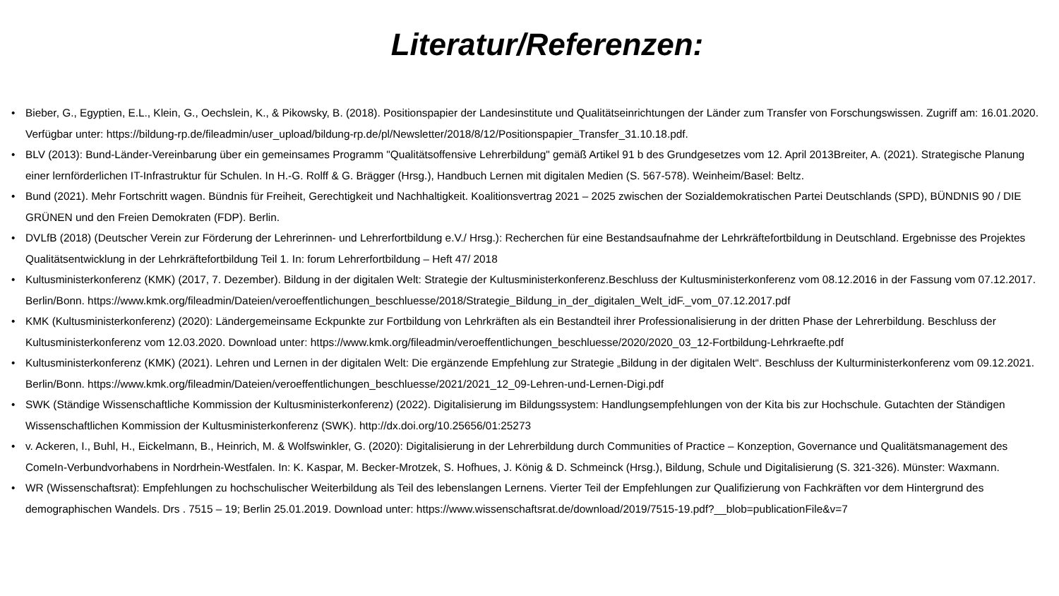Literatur/Referenzen:
• Bieber, G., Egyptien, E.L., Klein, G., Oechslein, K., & Pikowsky, B. (2018). Positionspapier der Landesinstitute und Qualitätseinrichtungen der Länder zum Transfer von Forschungswissen. Zugriff am: 16.01.2020. Verfügbar unter: https://bildung-rp.de/fileadmin/user_upload/bildung-rp.de/pl/Newsletter/2018/8/12/Positionspapier_Transfer_31.10.18.pdf.
• BLV (2013): Bund-Länder-Vereinbarung über ein gemeinsames Programm "Qualitätsoffensive Lehrerbildung" gemäß Artikel 91 b des Grundgesetzes vom 12. April 2013Breiter, A. (2021). Strategische Planung einer lernförderlichen IT-Infrastruktur für Schulen. In H.-G. Rolff & G. Brägger (Hrsg.), Handbuch Lernen mit digitalen Medien (S. 567-578). Weinheim/Basel: Beltz.
• Bund (2021). Mehr Fortschritt wagen. Bündnis für Freiheit, Gerechtigkeit und Nachhaltigkeit. Koalitionsvertrag 2021 – 2025 zwischen der Sozialdemokratischen Partei Deutschlands (SPD), BÜNDNIS 90 / DIE GRÜNEN und den Freien Demokraten (FDP). Berlin.
• DVLfB (2018) (Deutscher Verein zur Förderung der Lehrerinnen- und Lehrerfortbildung e.V./ Hrsg.): Recherchen für eine Bestandsaufnahme der Lehrkräftefortbildung in Deutschland. Ergebnisse des Projektes Qualitätsentwicklung in der Lehrkräftefortbildung Teil 1. In: forum Lehrerfortbildung – Heft 47/ 2018
• Kultusministerkonferenz (KMK) (2017, 7. Dezember). Bildung in der digitalen Welt: Strategie der Kultusministerkonferenz.Beschluss der Kultusministerkonferenz vom 08.12.2016 in der Fassung vom 07.12.2017. Berlin/Bonn. https://www.kmk.org/fileadmin/Dateien/veroeffentlichungen_beschluesse/2018/Strategie_Bildung_in_der_digitalen_Welt_idF._vom_07.12.2017.pdf
• KMK (Kultusministerkonferenz) (2020): Ländergemeinsame Eckpunkte zur Fortbildung von Lehrkräften als ein Bestandteil ihrer Professionalisierung in der dritten Phase der Lehrerbildung. Beschluss der Kultusministerkonferenz vom 12.03.2020. Download unter: https://www.kmk.org/fileadmin/veroeffentlichungen_beschluesse/2020/2020_03_12-Fortbildung-Lehrkraefte.pdf
• Kultusministerkonferenz (KMK) (2021). Lehren und Lernen in der digitalen Welt: Die ergänzende Empfehlung zur Strategie „Bildung in der digitalen Welt“. Beschluss der Kulturministerkonferenz vom 09.12.2021. Berlin/Bonn. https://www.kmk.org/fileadmin/Dateien/veroeffentlichungen_beschluesse/2021/2021_12_09-Lehren-und-Lernen-Digi.pdf
• SWK (Ständige Wissenschaftliche Kommission der Kultusministerkonferenz) (2022). Digitalisierung im Bildungssystem: Handlungsempfehlungen von der Kita bis zur Hochschule. Gutachten der Ständigen Wissenschaftlichen Kommission der Kultusministerkonferenz (SWK). http://dx.doi.org/10.25656/01:25273
• v. Ackeren, I., Buhl, H., Eickelmann, B., Heinrich, M. & Wolfswinkler, G. (2020): Digitalisierung in der Lehrerbildung durch Communities of Practice – Konzeption, Governance und Qualitätsmanagement des ComeIn-Verbundvorhabens in Nordrhein-Westfalen. In: K. Kaspar, M. Becker-Mrotzek, S. Hofhues, J. König & D. Schmeinck (Hrsg.), Bildung, Schule und Digitalisierung (S. 321-326). Münster: Waxmann.
• WR (Wissenschaftsrat): Empfehlungen zu hochschulischer Weiterbildung als Teil des lebenslangen Lernens. Vierter Teil der Empfehlungen zur Qualifizierung von Fachkräften vor dem Hintergrund des demographischen Wandels. Drs . 7515 – 19; Berlin 25.01.2019. Download unter: https://www.wissenschaftsrat.de/download/2019/7515-19.pdf?__blob=publicationFile&v=7